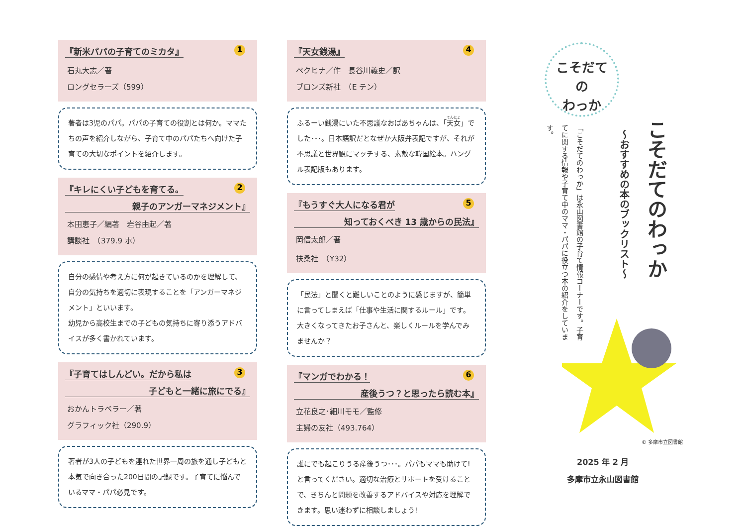『新米パパの子育てのミカタ』 1
石丸大志／著
ロングセラーズ（599）
著者は3児のパパ。パパの子育ての役割とは何か。ママたちの声を紹介しながら、子育て中のパパたちへ向けた子育ての大切なポイントを紹介します。
『キレにくい子どもを育てる。 2 親子のアンガーマネジメント』
本田恵子／編著　岩谷由起／著
講談社　（379.9 ホ）
自分の感情や考え方に何が起きているのかを理解して、自分の気持ちを適切に表現することを「アンガーマネジメント」といいます。
幼児から高校生までの子どもの気持ちに寄り添うアドバイスが多く書かれています。
『子育てはしんどい。だから私は 3 子どもと一緒に旅にでる』
おかんトラベラー／著
グラフィック社（290.9）
著者が3人の子どもを連れた世界一周の旅を通し子どもと本気で向き合った200日間の記録です。子育てに悩んでいるママ・パパ必見です。
『天女銭湯』 4
ペクヒナ／作　長谷川義史／訳
ブロンズ新社　（E テン）
ふるーい銭湯にいた不思議なおばあちゃんは、「天女」でした･･･。日本語訳だとなぜか大阪弁表記ですが、それが不思議と世界観にマッチする、素敵な韓国絵本。ハングル表記版もあります。
『もうすぐ大人になる君が 5 知っておくべき 13 歳からの民法』
岡信太郎／著
扶桑社　（Y32）
「民法」と聞くと難しいことのように感じますが、簡単に言ってしまえば「仕事や生活に関するルール」です。大きくなってきたお子さんと、楽しくルールを学んでみませんか？
『マンガでわかる！ 6 産後うつ？と思ったら読む本』
立花良之･細川モモ／監修
主婦の友社（493.764）
誰にでも起こりうる産後うつ･･･。パパもママも助けて!と言ってください。適切な治療とサポートを受けることで、きちんと問題を改善するアドバイスや対応を理解できます。思い迷わずに相談しましょう!
こそだて
の
わっか
こそだてのわっか
～おすすめの本のブックリスト～
「こそだてのわっか」は永山図書館の子育て情報コーナーです。子育てに関する情報や子育て中のママ・パパに役立つ本の紹介をしています。
© 多摩市立図書館
2025 年 2 月
多摩市立永山図書館